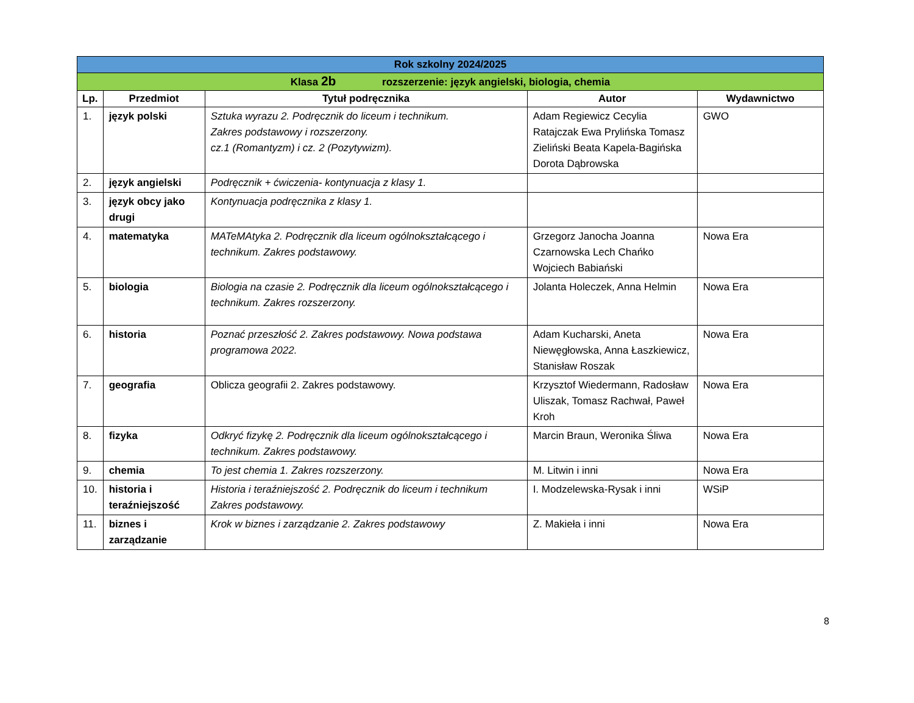| Rok szkolny 2024/2025 | | | | |
| --- | --- | --- | --- | --- |
| Klasa 2b rozszerzenie: język angielski, biologia, chemia | | | | |
| Lp. | Przedmiot | Tytuł podręcznika | Autor | Wydawnictwo |
| 1. | język polski | Sztuka wyrazu 2. Podręcznik do liceum i technikum. Zakres podstawowy i rozszerzony. cz.1 (Romantyzm) i cz. 2 (Pozytywizm). | Adam Regiewicz Cecylia Ratajczak Ewa Prylińska Tomasz Zieliński Beata Kapela-Bagińska Dorota Dąbrowska | GWO |
| 2. | język angielski | Podręcznik + ćwiczenia- kontynuacja z klasy 1. | | |
| 3. | język obcy jako drugi | Kontynuacja podręcznika z klasy 1. | | |
| 4. | matematyka | MATeMAtyka 2. Podręcznik dla liceum ogólnokształcącego i technikum. Zakres podstawowy. | Grzegorz Janocha Joanna Czarnowska Lech Chańko Wojciech Babiański | Nowa Era |
| 5. | biologia | Biologia na czasie 2. Podręcznik dla liceum ogólnokształcącego i technikum. Zakres rozszerzony. | Jolanta Holeczek, Anna Helmin | Nowa Era |
| 6. | historia | Poznać przeszłość 2. Zakres podstawowy. Nowa podstawa programowa 2022. | Adam Kucharski, Aneta Niewęgłowska, Anna Łaszkiewicz, Stanisław Roszak | Nowa Era |
| 7. | geografia | Oblicza geografii 2. Zakres podstawowy. | Krzysztof Wiedermann, Radosław Uliszak, Tomasz Rachwał, Paweł Kroh | Nowa Era |
| 8. | fizyka | Odkryć fizykę 2. Podręcznik dla liceum ogólnokształcącego i technikum. Zakres podstawowy. | Marcin Braun, Weronika Śliwa | Nowa Era |
| 9. | chemia | To jest chemia 1. Zakres rozszerzony. | M. Litwin i inni | Nowa Era |
| 10. | historia i teraźniejszość | Historia i teraźniejszość 2. Podręcznik do liceum i technikum Zakres podstawowy. | I. Modzelewska-Rysak i inni | WSiP |
| 11. | biznes i zarządzanie | Krok w biznes i zarządzanie 2. Zakres podstawowy | Z. Makieła i inni | Nowa Era |
8